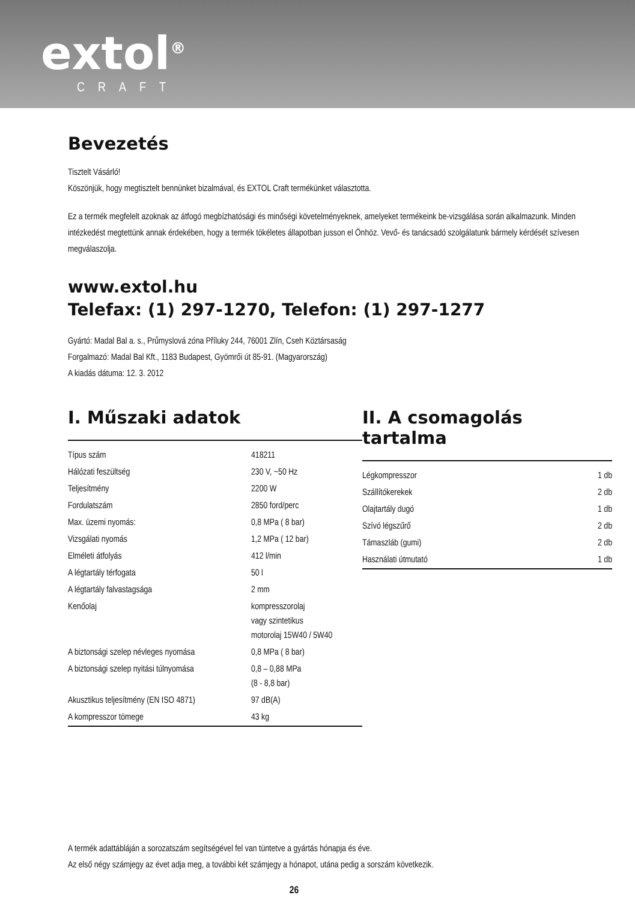extol<sup>®</sup>
CRAFT
Bevezetés
Tisztelt Vásárló!
Köszönjük, hogy megtisztelt bennünket bizalmával, és EXTOL Craft termékünket választotta.
Ez a termék megfelelt azoknak az átfogó megbízhatósági és minőségi követelményeknek, amelyeket termékeink be-vizsgálása során alkalmazunk. Minden intézkedést megtettünk annak érdekében, hogy a termék tökéletes állapotban jusson el Önhöz. Vevő- és tanácsadó szolgálatunk bármely kérdését szívesen megválaszolja.
www.extol.hu
Telefax: (1) 297-1270, Telefon: (1) 297-1277
Gyártó: Madal Bal a. s., Průmyslová zóna Příluky 244, 76001 Zlín, Cseh Köztársaság
Forgalmazó: Madal Bal Kft., 1183 Budapest, Gyömrői út 85-91. (Magyarország)
A kiadás dátuma: 12. 3. 2012
I. Műszaki adatok
| Típus szám | 418211 |
| Hálózati feszültség | 230 V, ~50 Hz |
| Teljesítmény | 2200 W |
| Fordulatszám | 2850 ford/perc |
| Max. üzemi nyomás: | 0,8 MPa ( 8 bar) |
| Vizsgálati nyomás | 1,2 MPa ( 12 bar) |
| Elméleti átfolyás | 412 l/min |
| A légtartály térfogata | 50 l |
| A légtartály falvastagsága | 2 mm |
| Kenőolaj | kompresszorolaj vagy szintetikus motorolaj 15W40 / 5W40 |
| A biztonsági szelep névleges nyomása | 0,8 MPa ( 8 bar) |
| A biztonsági szelep nyitási túlnyomása | 0,8 – 0,88 MPa (8 - 8,8 bar) |
| Akusztikus teljesítmény (EN ISO 4871) | 97 dB(A) |
| A kompresszor tömege | 43 kg |
II. A csomagolás tartalma
| Légkompresszor | 1 db |
| Szállítókerekek | 2 db |
| Olajtartály dugó | 1 db |
| Szívó légszűrő | 2 db |
| Támaszláb (gumi) | 2 db |
| Használati útmutató | 1 db |
A termék adattábláján a sorozatszám segítségével fel van tüntetve a gyártás hónapja és éve.
Az első négy számjegy az évet adja meg, a további két számjegy a hónapot, utána pedig a sorszám következik.
26